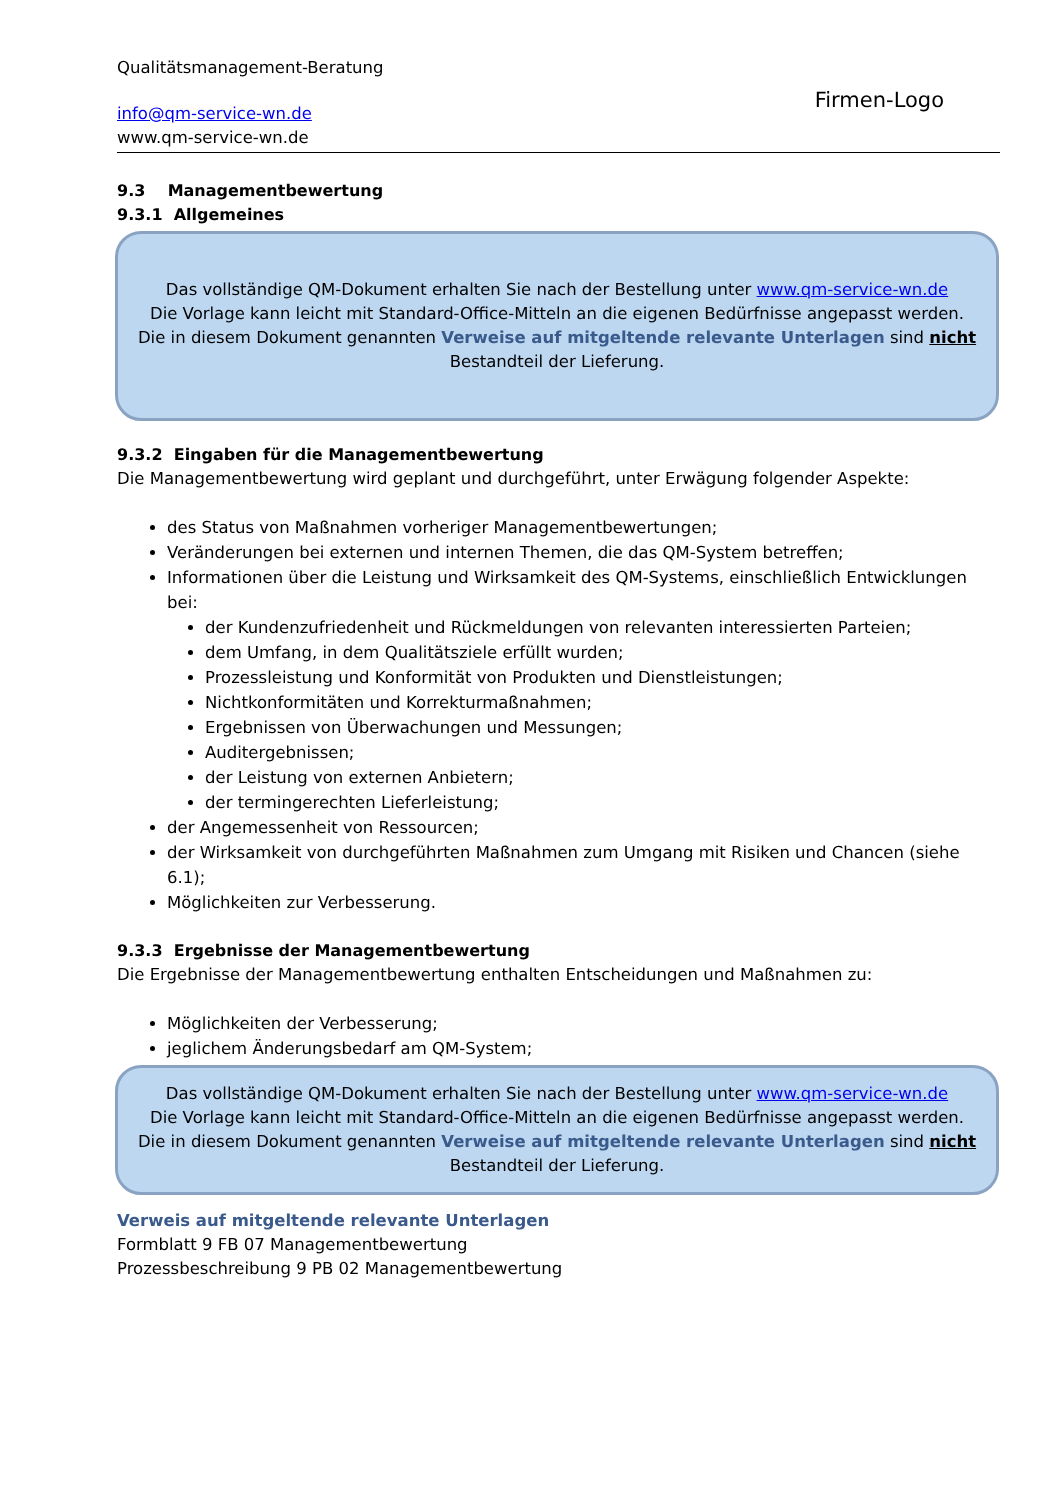Qualitätsmanagement-Beratung
info@qm-service-wn.de
www.qm-service-wn.de
Firmen-Logo
9.3 Managementbewertung
9.3.1 Allgemeines
Das vollständige QM-Dokument erhalten Sie nach der Bestellung unter www.qm-service-wn.de
Die Vorlage kann leicht mit Standard-Office-Mitteln an die eigenen Bedürfnisse angepasst werden.
Die in diesem Dokument genannten Verweise auf mitgeltende relevante Unterlagen sind nicht
Bestandteil der Lieferung.
9.3.2 Eingaben für die Managementbewertung
Die Managementbewertung wird geplant und durchgeführt, unter Erwägung folgender Aspekte:
des Status von Maßnahmen vorheriger Managementbewertungen;
Veränderungen bei externen und internen Themen, die das QM-System betreffen;
Informationen über die Leistung und Wirksamkeit des QM-Systems, einschließlich Entwicklungen bei:
der Kundenzufriedenheit und Rückmeldungen von relevanten interessierten Parteien;
dem Umfang, in dem Qualitätsziele erfüllt wurden;
Prozessleistung und Konformität von Produkten und Dienstleistungen;
Nichtkonformitäten und Korrekturmaßnahmen;
Ergebnissen von Überwachungen und Messungen;
Auditergebnissen;
der Leistung von externen Anbietern;
der termingerechten Lieferleistung;
der Angemessenheit von Ressourcen;
der Wirksamkeit von durchgeführten Maßnahmen zum Umgang mit Risiken und Chancen (siehe 6.1);
Möglichkeiten zur Verbesserung.
9.3.3 Ergebnisse der Managementbewertung
Die Ergebnisse der Managementbewertung enthalten Entscheidungen und Maßnahmen zu:
Möglichkeiten der Verbesserung;
jeglichem Änderungsbedarf am QM-System;
Das vollständige QM-Dokument erhalten Sie nach der Bestellung unter www.qm-service-wn.de
Die Vorlage kann leicht mit Standard-Office-Mitteln an die eigenen Bedürfnisse angepasst werden.
Die in diesem Dokument genannten Verweise auf mitgeltende relevante Unterlagen sind nicht
Bestandteil der Lieferung.
Verweis auf mitgeltende relevante Unterlagen
Formblatt 9 FB 07 Managementbewertung
Prozessbeschreibung 9 PB 02 Managementbewertung